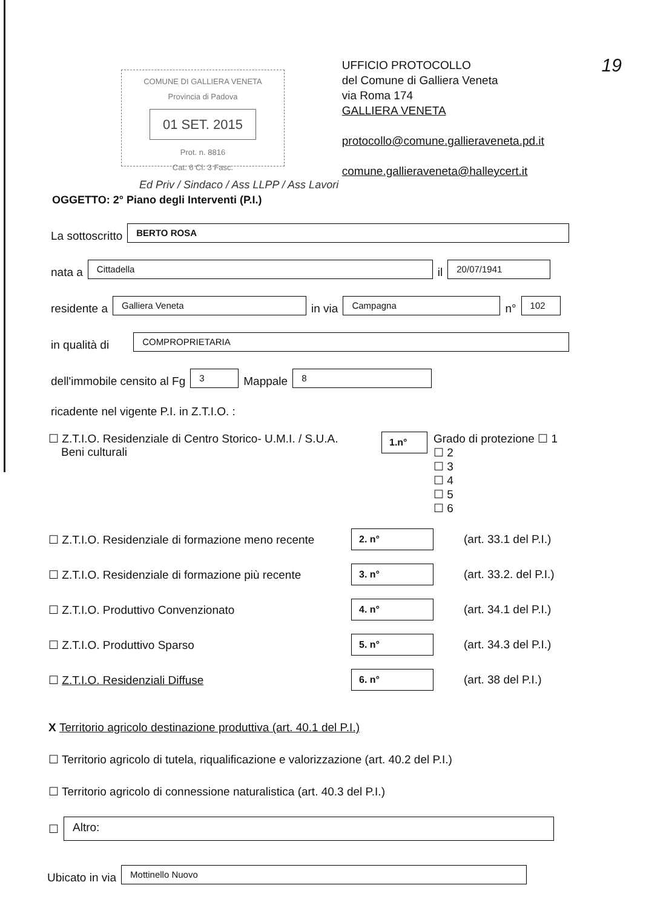COMUNE DI GALLIERA VENETA
Provincia di Padova
01 SET. 2015
Prot. n. 8816
Cat. 6 Cl. 3 Fasc.
UFFICIO PROTOCOLLO
del Comune di Galliera Veneta
via Roma 174
GALLIERA VENETA
protocollo@comune.gallieraveneta.pd.it
comune.gallieraveneta@halleycert.it
19
Ed Priv / Sindaco / Ass LLPP / Ass Lavori
OGGETTO: 2° Piano degli Interventi (P.I.)
La sottoscritto BERTO ROSA
nata a Cittadella il 20/07/1941
residente a Galliera Veneta in via Campagna n° 102
in qualità di COMPROPRIETARIA
dell'immobile censito al Fg 3 Mappale 8
ricadente nel vigente P.I. in Z.T.I.O. :
☐ Z.T.I.O. Residenziale di Centro Storico- U.M.I. / S.U.A.
Beni culturali
1.n°
Grado di protezione ☐ 1
☐ 2
☐ 3
☐ 4
☐ 5
☐ 6
☐ Z.T.I.O. Residenziale di formazione meno recente 2. n° (art. 33.1 del P.I.)
☐ Z.T.I.O. Residenziale di formazione più recente 3. n° (art. 33.2. del P.I.)
☐ Z.T.I.O. Produttivo Convenzionato 4. n° (art. 34.1 del P.I.)
☐ Z.T.I.O. Produttivo Sparso 5. n° (art. 34.3 del P.I.)
☐ Z.T.I.O. Residenziali Diffuse 6. n° (art. 38 del P.I.)
X Territorio agricolo destinazione produttiva (art. 40.1 del P.I.)
☐ Territorio agricolo di tutela, riqualificazione e valorizzazione (art. 40.2 del P.I.)
☐ Territorio agricolo di connessione naturalistica (art. 40.3 del P.I.)
☐ Altro:
Ubicato in via Mottinello Nuovo